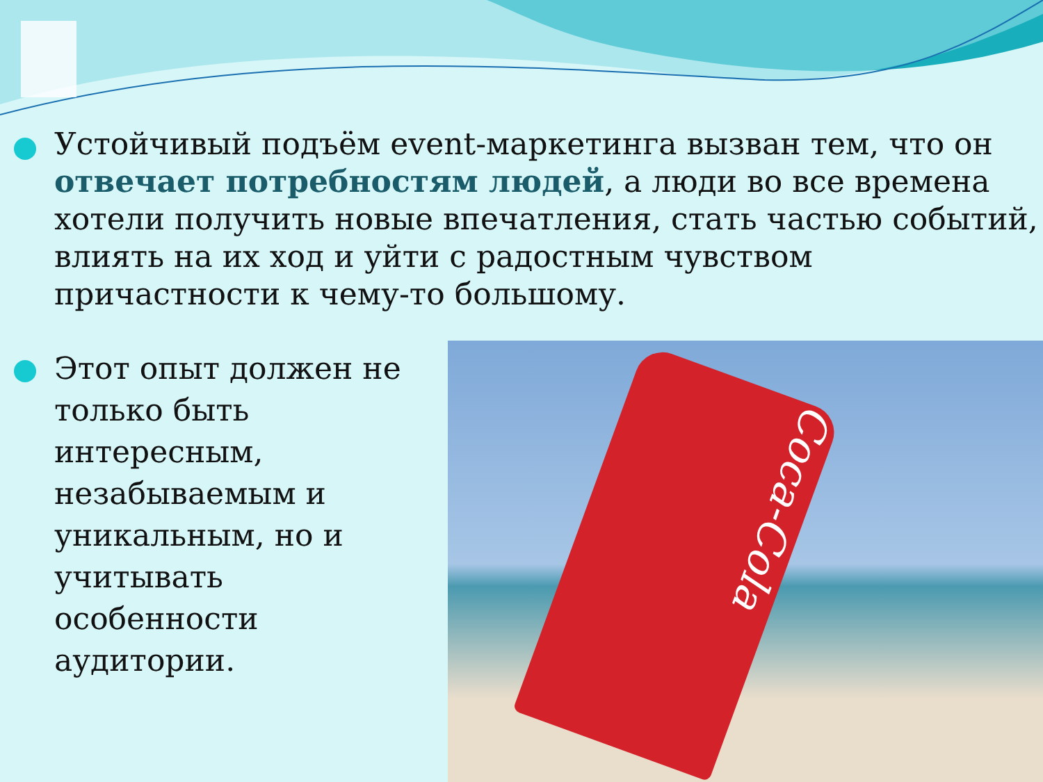Устойчивый подъём event-маркетинга вызван тем, что он отвечает потребностям людей, а люди во все времена хотели получить новые впечатления, стать частью событий, влиять на их ход и уйти с радостным чувством причастности к чему-то большому.
Этот опыт должен не только быть интересным, незабываемым и уникальным, но и учитывать особенности аудитории.
Coca-Cola